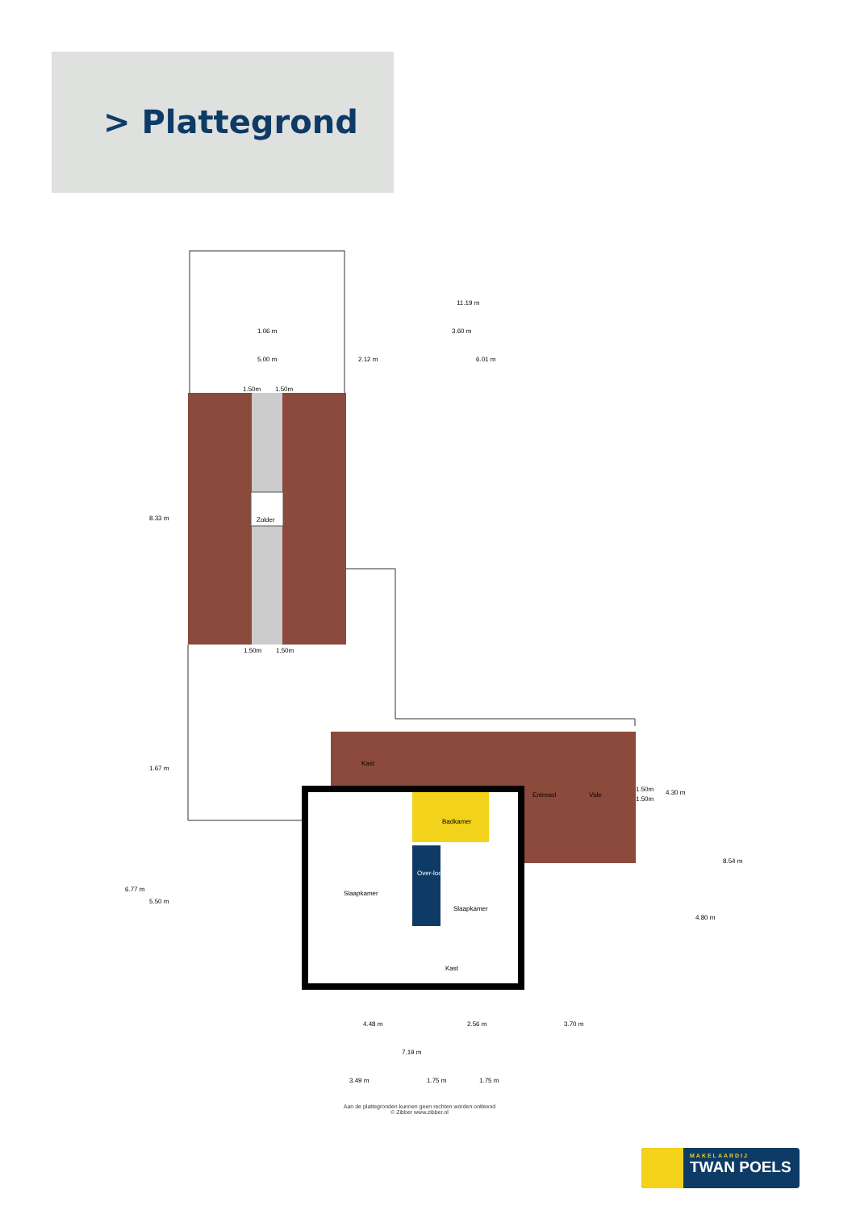> Plattegrond
Zolder
Kast
Badkamer
Slaapkamer
Slaapkamer
Over-loop
Kast
Entresol
Vide
11.19 m
3.60 m
1.06 m
5.00 m
2.12 m
6.01 m
1.50m
1.50m
1.50m
1.50m
1.50m
1.50m
8.33 m
1.67 m
6.77 m
5.50 m
4.30 m
4.80 m
8.54 m
4.48 m
2.56 m
3.70 m
7.19 m
3.49 m
1.75 m
1.75 m
Aan de plattegronden kunnen geen rechten worden ontleend
© Zibber www.zibber.nl
MAKELAARDIJ
TWAN POELS